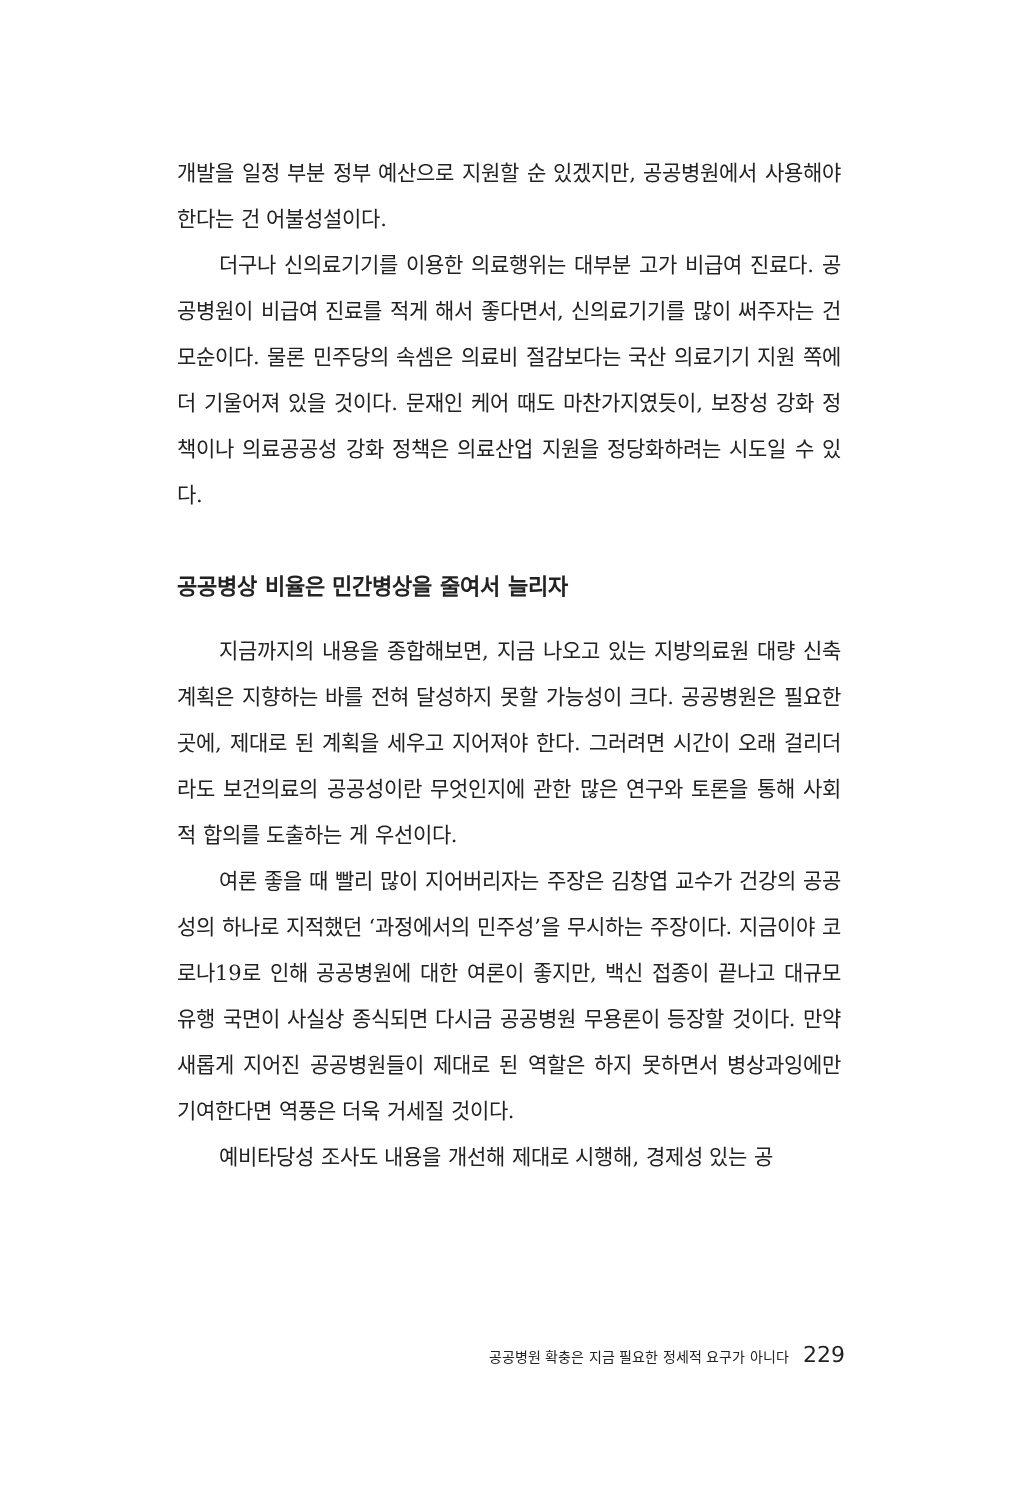개발을 일정 부분 정부 예산으로 지원할 순 있겠지만, 공공병원에서 사용해야 한다는 건 어불성설이다.
더구나 신의료기기를 이용한 의료행위는 대부분 고가 비급여 진료다. 공공병원이 비급여 진료를 적게 해서 좋다면서, 신의료기기를 많이 써주자는 건 모순이다. 물론 민주당의 속셈은 의료비 절감보다는 국산 의료기기 지원 쪽에 더 기울어져 있을 것이다. 문재인 케어 때도 마찬가지였듯이, 보장성 강화 정책이나 의료공공성 강화 정책은 의료산업 지원을 정당화하려는 시도일 수 있다.
공공병상 비율은 민간병상을 줄여서 늘리자
지금까지의 내용을 종합해보면, 지금 나오고 있는 지방의료원 대량 신축 계획은 지향하는 바를 전혀 달성하지 못할 가능성이 크다. 공공병원은 필요한 곳에, 제대로 된 계획을 세우고 지어져야 한다. 그러려면 시간이 오래 걸리더라도 보건의료의 공공성이란 무엇인지에 관한 많은 연구와 토론을 통해 사회적 합의를 도출하는 게 우선이다.
여론 좋을 때 빨리 많이 지어버리자는 주장은 김창엽 교수가 건강의 공공성의 하나로 지적했던 ‘과정에서의 민주성’을 무시하는 주장이다. 지금이야 코로나19로 인해 공공병원에 대한 여론이 좋지만, 백신 접종이 끝나고 대규모 유행 국면이 사실상 종식되면 다시금 공공병원 무용론이 등장할 것이다. 만약 새롭게 지어진 공공병원들이 제대로 된 역할은 하지 못하면서 병상과잉에만 기여한다면 역풍은 더욱 거세질 것이다.
예비타당성 조사도 내용을 개선해 제대로 시행해, 경제성 있는 공
공공병원 확충은 지금 필요한 정세적 요구가 아니다 229